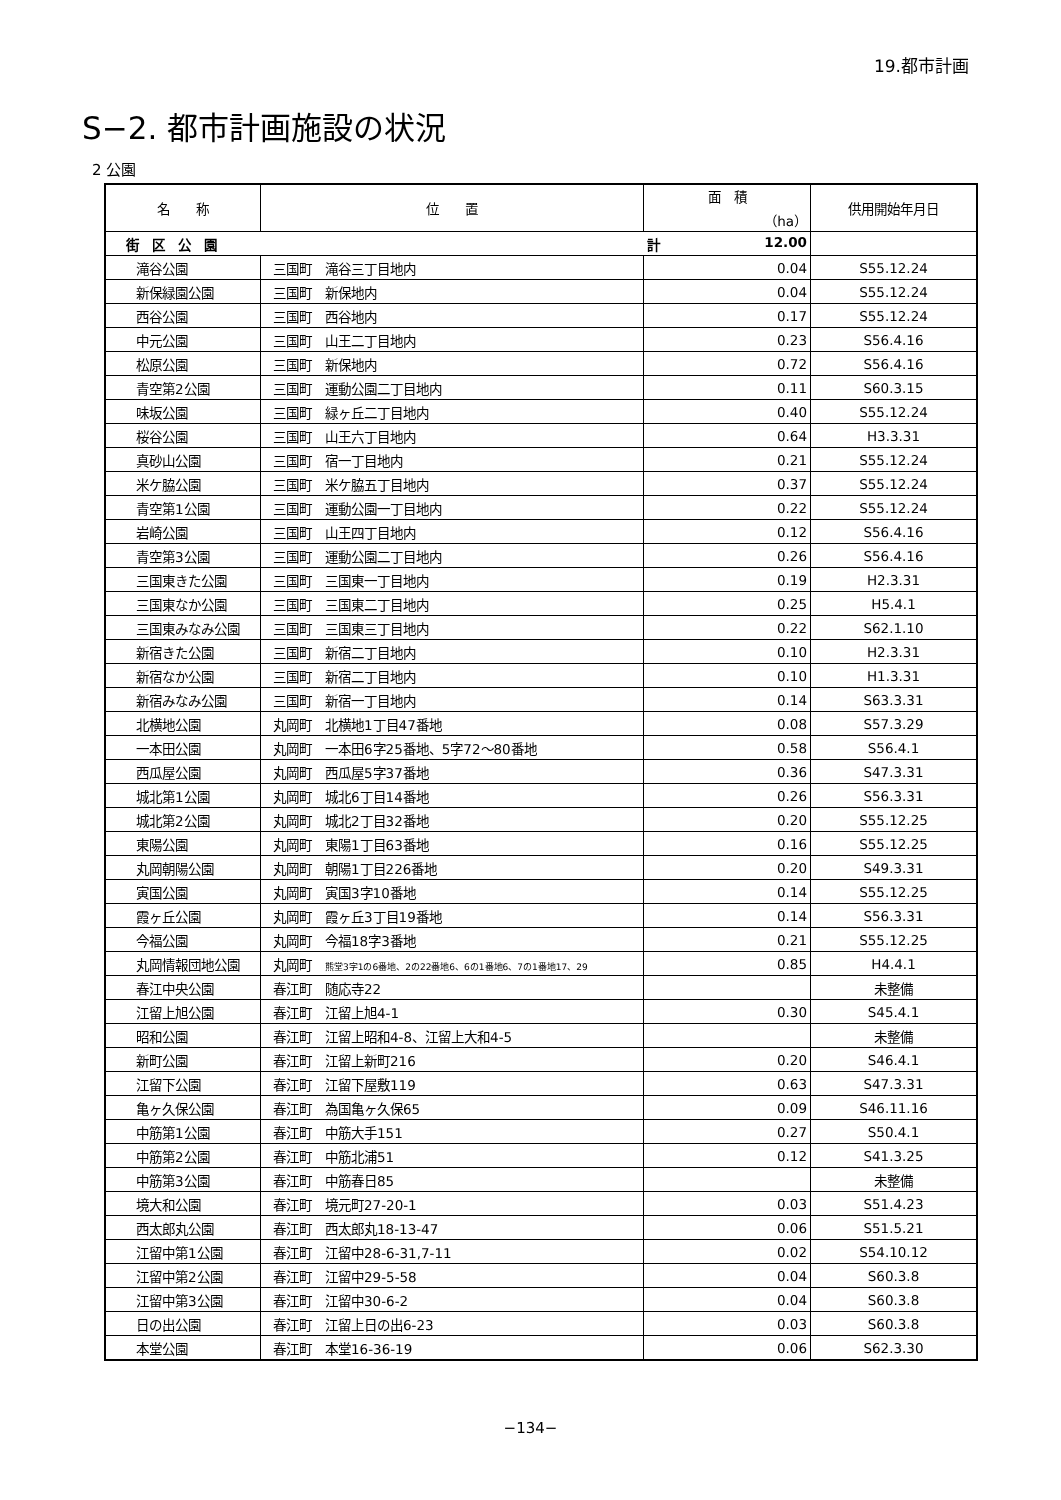19.都市計画
S−2. 都市計画施設の状況
2 公園
| 名 称 | 位 置 | 面 積 （ha） | 供用開始年月日 |
| --- | --- | --- | --- |
| 街 区 公 園 | | 計 12.00 | |
| 滝谷公園 | 三国町 滝谷三丁目地内 | 0.04 | S55.12.24 |
| 新保緑園公園 | 三国町 新保地内 | 0.04 | S55.12.24 |
| 西谷公園 | 三国町 西谷地内 | 0.17 | S55.12.24 |
| 中元公園 | 三国町 山王二丁目地内 | 0.23 | S56.4.16 |
| 松原公園 | 三国町 新保地内 | 0.72 | S56.4.16 |
| 青空第2公園 | 三国町 運動公園二丁目地内 | 0.11 | S60.3.15 |
| 味坂公園 | 三国町 緑ヶ丘二丁目地内 | 0.40 | S55.12.24 |
| 桜谷公園 | 三国町 山王六丁目地内 | 0.64 | H3.3.31 |
| 真砂山公園 | 三国町 宿一丁目地内 | 0.21 | S55.12.24 |
| 米ケ脇公園 | 三国町 米ケ脇五丁目地内 | 0.37 | S55.12.24 |
| 青空第1公園 | 三国町 運動公園一丁目地内 | 0.22 | S55.12.24 |
| 岩崎公園 | 三国町 山王四丁目地内 | 0.12 | S56.4.16 |
| 青空第3公園 | 三国町 運動公園二丁目地内 | 0.26 | S56.4.16 |
| 三国東きた公園 | 三国町 三国東一丁目地内 | 0.19 | H2.3.31 |
| 三国東なか公園 | 三国町 三国東二丁目地内 | 0.25 | H5.4.1 |
| 三国東みなみ公園 | 三国町 三国東三丁目地内 | 0.22 | S62.1.10 |
| 新宿きた公園 | 三国町 新宿二丁目地内 | 0.10 | H2.3.31 |
| 新宿なか公園 | 三国町 新宿二丁目地内 | 0.10 | H1.3.31 |
| 新宿みなみ公園 | 三国町 新宿一丁目地内 | 0.14 | S63.3.31 |
| 北横地公園 | 丸岡町 北横地1丁目47番地 | 0.08 | S57.3.29 |
| 一本田公園 | 丸岡町 一本田6字25番地、5字72～80番地 | 0.58 | S56.4.1 |
| 西瓜屋公園 | 丸岡町 西瓜屋5字37番地 | 0.36 | S47.3.31 |
| 城北第1公園 | 丸岡町 城北6丁目14番地 | 0.26 | S56.3.31 |
| 城北第2公園 | 丸岡町 城北2丁目32番地 | 0.20 | S55.12.25 |
| 東陽公園 | 丸岡町 東陽1丁目63番地 | 0.16 | S55.12.25 |
| 丸岡朝陽公園 | 丸岡町 朝陽1丁目226番地 | 0.20 | S49.3.31 |
| 寅国公園 | 丸岡町 寅国3字10番地 | 0.14 | S55.12.25 |
| 霞ヶ丘公園 | 丸岡町 霞ヶ丘3丁目19番地 | 0.14 | S56.3.31 |
| 今福公園 | 丸岡町 今福18字3番地 | 0.21 | S55.12.25 |
| 丸岡情報団地公園 | 丸岡町 熊堂3字1の6番地、2の22番地6、6の1番地6、7の1番地17、29 | 0.85 | H4.4.1 |
| 春江中央公園 | 春江町 随応寺22 | | 未整備 |
| 江留上旭公園 | 春江町 江留上旭4-1 | 0.30 | S45.4.1 |
| 昭和公園 | 春江町 江留上昭和4-8、江留上大和4-5 | | 未整備 |
| 新町公園 | 春江町 江留上新町216 | 0.20 | S46.4.1 |
| 江留下公園 | 春江町 江留下屋敷119 | 0.63 | S47.3.31 |
| 亀ヶ久保公園 | 春江町 為国亀ヶ久保65 | 0.09 | S46.11.16 |
| 中筋第1公園 | 春江町 中筋大手151 | 0.27 | S50.4.1 |
| 中筋第2公園 | 春江町 中筋北浦51 | 0.12 | S41.3.25 |
| 中筋第3公園 | 春江町 中筋春日85 | | 未整備 |
| 境大和公園 | 春江町 境元町27-20-1 | 0.03 | S51.4.23 |
| 西太郎丸公園 | 春江町 西太郎丸18-13-47 | 0.06 | S51.5.21 |
| 江留中第1公園 | 春江町 江留中28-6-31,7-11 | 0.02 | S54.10.12 |
| 江留中第2公園 | 春江町 江留中29-5-58 | 0.04 | S60.3.8 |
| 江留中第3公園 | 春江町 江留中30-6-2 | 0.04 | S60.3.8 |
| 日の出公園 | 春江町 江留上日の出6-23 | 0.03 | S60.3.8 |
| 本堂公園 | 春江町 本堂16-36-19 | 0.06 | S62.3.30 |
−134−